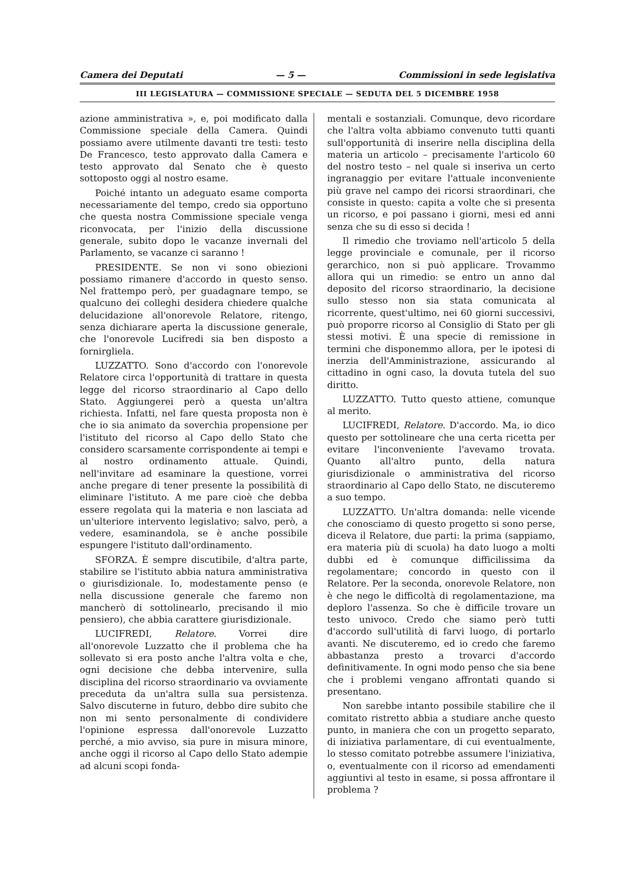Camera dei Deputati — 5 — Commissioni in sede legislativa
III LEGISLATURA — COMMISSIONE SPECIALE — SEDUTA DEL 5 DICEMBRE 1958
azione amministrativa », e, poi modificato dalla Commissione speciale della Camera. Quindi possiamo avere utilmente davanti tre testi: testo De Francesco, testo approvato dalla Camera e testo approvato dal Senato che è questo sottoposto oggi al nostro esame.
Poiché intanto un adeguato esame comporta necessariamente del tempo, credo sia opportuno che questa nostra Commissione speciale venga riconvocata, per l'inizio della discussione generale, subito dopo le vacanze invernali del Parlamento, se vacanze ci saranno !
PRESIDENTE. Se non vi sono obiezioni possiamo rimanere d'accordo in questo senso. Nel frattempo però, per guadagnare tempo, se qualcuno dei colleghi desidera chiedere qualche delucidazione all'onorevole Relatore, ritengo, senza dichiarare aperta la discussione generale, che l'onorevole Lucifredi sia ben disposto a fornirgliela.
LUZZATTO. Sono d'accordo con l'onorevole Relatore circa l'opportunità di trattare in questa legge del ricorso straordinario al Capo dello Stato. Aggiungerei però a questa un'altra richiesta. Infatti, nel fare questa proposta non è che io sia animato da soverchia propensione per l'istituto del ricorso al Capo dello Stato che considero scarsamente corrispondente ai tempi e al nostro ordinamento attuale. Quindi, nell'invitare ad esaminare la questione, vorrei anche pregare di tener presente la possibilità di eliminare l'istituto. A me pare cioè che debba essere regolata qui la materia e non lasciata ad un'ulteriore intervento legislativo; salvo, però, a vedere, esaminandola, se è anche possibile espungere l'istituto dall'ordinamento.
SFORZA. È sempre discutibile, d'altra parte, stabilire se l'istituto abbia natura amministrativa o giurisdizionale. Io, modestamente penso (e nella discussione generale che faremo non mancherò di sottolinearlo, precisando il mio pensiero), che abbia carattere giurisdizionale.
LUCIFREDI, Relatore. Vorrei dire all'onorevole Luzzatto che il problema che ha sollevato si era posto anche l'altra volta e che, ogni decisione che debba intervenire, sulla disciplina del ricorso straordinario va ovviamente preceduta da un'altra sulla sua persistenza. Salvo discuterne in futuro, debbo dire subito che non mi sento personalmente di condividere l'opinione espressa dall'onorevole Luzzatto perché, a mio avviso, sia pure in misura minore, anche oggi il ricorso al Capo dello Stato adempie ad alcuni scopi fonda-
mentali e sostanziali. Comunque, devo ricordare che l'altra volta abbiamo convenuto tutti quanti sull'opportunità di inserire nella disciplina della materia un articolo – precisamente l'articolo 60 del nostro testo – nel quale si inseriva un certo ingranaggio per evitare l'attuale inconveniente più grave nel campo dei ricorsi straordinari, che consiste in questo: capita a volte che si presenta un ricorso, e poi passano i giorni, mesi ed anni senza che su di esso si decida !
Il rimedio che troviamo nell'articolo 5 della legge provinciale e comunale, per il ricorso gerarchico, non si può applicare. Trovammo allora qui un rimedio: se entro un anno dal deposito del ricorso straordinario, la decisione sullo stesso non sia stata comunicata al ricorrente, quest'ultimo, nei 60 giorni successivi, può proporre ricorso al Consiglio di Stato per gli stessi motivi. È una specie di remissione in termini che disponemmo allora, per le ipotesi di inerzia dell'Amministrazione, assicurando al cittadino in ogni caso, la dovuta tutela del suo diritto.
LUZZATTO. Tutto questo attiene, comunque al merito.
LUCIFREDI, Relatore. D'accordo. Ma, io dico questo per sottolineare che una certa ricetta per evitare l'inconveniente l'avevamo trovata. Quanto all'altro punto, della natura giurisdizionale o amministrativa del ricorso straordinario al Capo dello Stato, ne discuteremo a suo tempo.
LUZZATTO. Un'altra domanda: nelle vicende che conosciamo di questo progetto si sono perse, diceva il Relatore, due parti: la prima (sappiamo, era materia più di scuola) ha dato luogo a molti dubbi ed è comunque difficilissima da regolamentare; concordo in questo con il Relatore. Per la seconda, onorevole Relatore, non è che nego le difficoltà di regolamentazione, ma deploro l'assenza. So che è difficile trovare un testo univoco. Credo che siamo però tutti d'accordo sull'utilità di farvi luogo, di portarlo avanti. Ne discuteremo, ed io credo che faremo abbastanza presto a trovarci d'accordo definitivamente. In ogni modo penso che sia bene che i problemi vengano affrontati quando si presentano.
Non sarebbe intanto possibile stabilire che il comitato ristretto abbia a studiare anche questo punto, in maniera che con un progetto separato, di iniziativa parlamentare, di cui eventualmente, lo stesso comitato potrebbe assumere l'iniziativa, o, eventualmente con il ricorso ad emendamenti aggiuntivi al testo in esame, si possa affrontare il problema ?